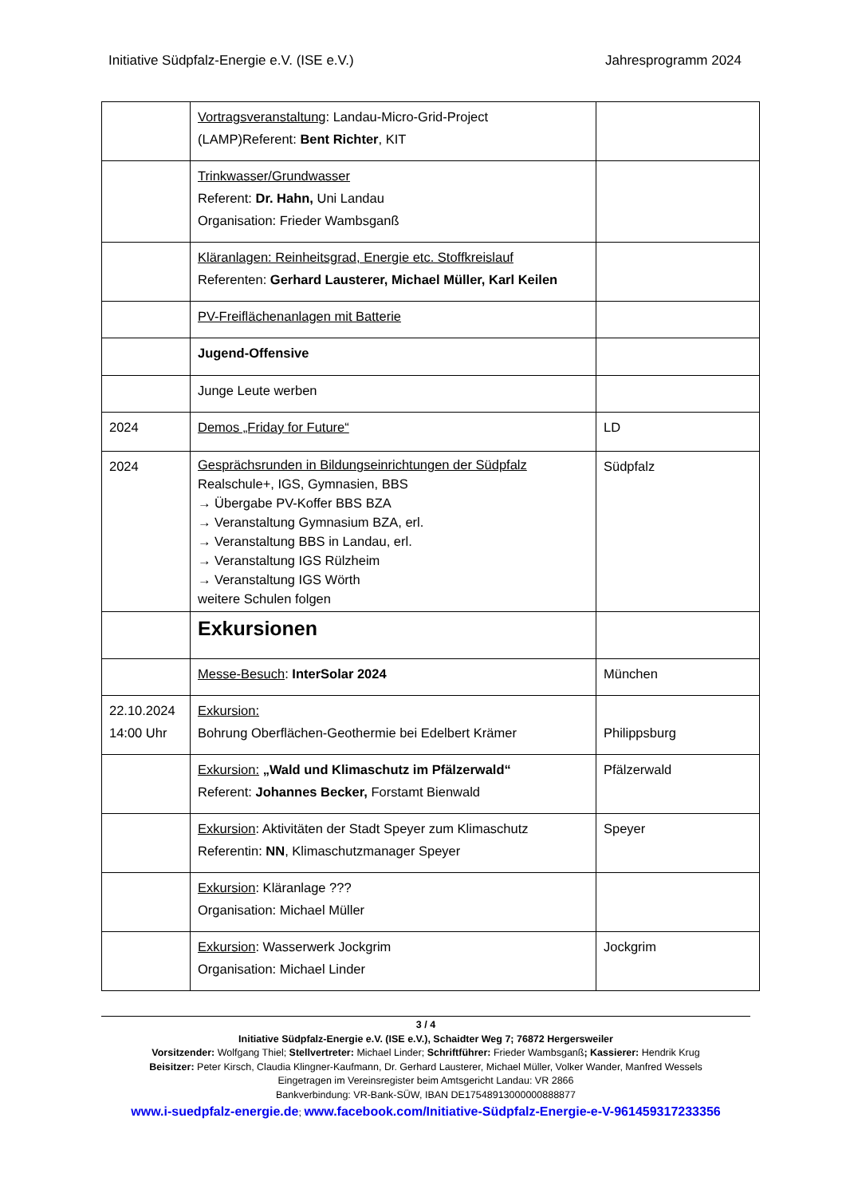Initiative Südpfalz-Energie e.V. (ISE e.V.) Jahresprogramm 2024
| | Vortragsveranstaltung : Landau-Micro-Grid-Project (LAMP)Referent: Bent Richter , KIT | |
| | Trinkwasser/Grundwasser Referent: Dr. Hahn, Uni Landau Organisation: Frieder Wambsganß | |
| | Kläranlagen: Reinheitsgrad, Energie etc. Stoffkreislauf Referenten: Gerhard Lausterer, Michael Müller, Karl Keilen | |
| | PV-Freiflächenanlagen mit Batterie | |
| | Jugend-Offensive | |
| | Junge Leute werben | |
| 2024 | Demos „Friday for Future“ | LD |
| 2024 | Gesprächsrunden in Bildungseinrichtungen der Südpfalz Realschule+, IGS, Gymnasien, BBS → Übergabe PV-Koffer BBS BZA → Veranstaltung Gymnasium BZA, erl. → Veranstaltung BBS in Landau, erl. → Veranstaltung IGS Rülzheim → Veranstaltung IGS Wörth weitere Schulen folgen | Südpfalz |
| | Exkursionen | |
| | Messe-Besuch : InterSolar 2024 | München |
| 22.10.2024 14:00 Uhr | Exkursion: Bohrung Oberflächen-Geothermie bei Edelbert Krämer | Philippsburg |
| | Exkursion: „Wald und Klimaschutz im Pfälzerwald“ Referent: Johannes Becker, Forstamt Bienwald | Pfälzerwald |
| | Exkursion : Aktivitäten der Stadt Speyer zum Klimaschutz Referentin: NN , Klimaschutzmanager Speyer | Speyer |
| | Exkursion : Kläranlage ??? Organisation: Michael Müller | |
| | Exkursion : Wasserwerk Jockgrim Organisation: Michael Linder | Jockgrim |
3 / 4
Initiative Südpfalz-Energie e.V. (ISE e.V.), Schaidter Weg 7; 76872 Hergersweiler
Vorsitzender: Wolfgang Thiel; Stellvertreter: Michael Linder; Schriftführer: Frieder Wambsganß; Kassierer: Hendrik Krug
Beisitzer: Peter Kirsch, Claudia Klingner-Kaufmann, Dr. Gerhard Lausterer, Michael Müller, Volker Wander, Manfred Wessels
Eingetragen im Vereinsregister beim Amtsgericht Landau: VR 2866
Bankverbindung: VR-Bank-SÜW, IBAN DE17548913000000888877
www.i-suedpfalz-energie.de; www.facebook.com/Initiative-Südpfalz-Energie-e-V-961459317233356